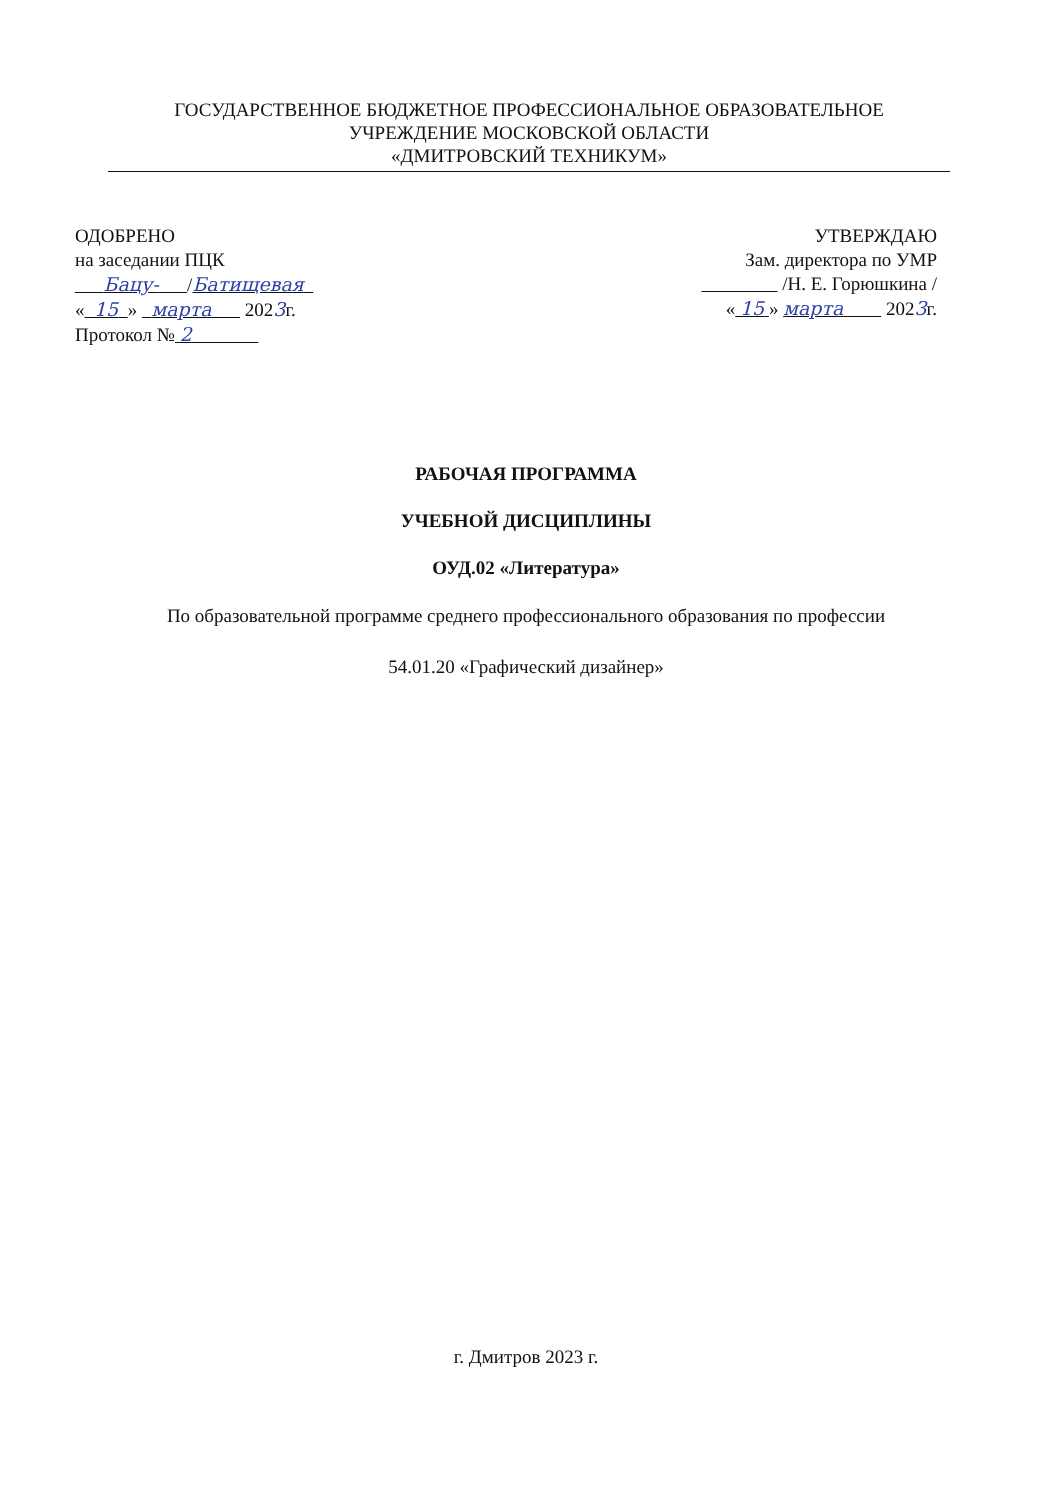ГОСУДАРСТВЕННОЕ БЮДЖЕТНОЕ ПРОФЕССИОНАЛЬНОЕ ОБРАЗОВАТЕЛЬНОЕ
УЧРЕЖДЕНИЕ МОСКОВСКОЙ ОБЛАСТИ
«ДМИТРОВСКИЙ ТЕХНИКУМ»
ОДОБРЕНО
на заседании ПЦК
Бацу- /Батищевая
« 15 » марта 2023г.
Протокол № 2
УТВЕРЖДАЮ
Зам. директора по УМР
/Н. Е. Горюшкина /
« 15 » марта 2023г.
РАБОЧАЯ ПРОГРАММА
УЧЕБНОЙ ДИСЦИПЛИНЫ
ОУД.02 «Литература»
По образовательной программе среднего профессионального образования по профессии
54.01.20 «Графический дизайнер»
г. Дмитров 2023 г.